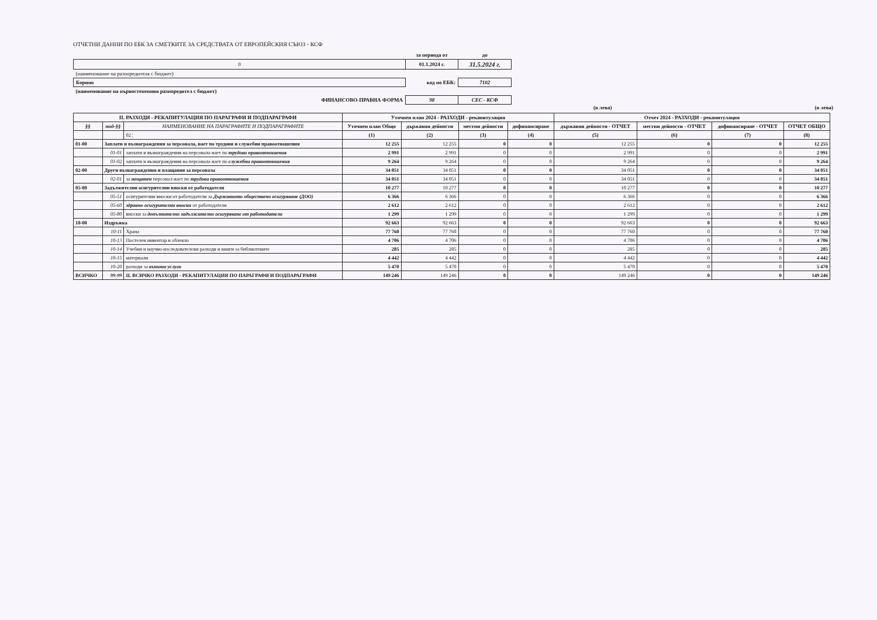ОТЧЕТНИ ДАННИ ПО ЕБК ЗА СМЕТКИТЕ ЗА СРЕДСТВАТА ОТ ЕВРОПЕЙСКИЯ СЪЮЗ - КСФ
| | за периода от | до |
| 0 | 01.1.2024 г. | 31.5.2024 г. |
| (наименование на разпоредителя с бюджет) | | |
| Борино | код по ЕБК: | 7102 |
| (наименование на първостепенния разпоредител с бюджет) | | |
| ФИНАНСОВО-ПРАВНА ФОРМА | 98 | СЕС - КСФ |
(в лева) (в лева)
| II. РАЗХОДИ - РЕКАПИТУЛАЦИЯ ПО ПАРАГРАФИ И ПОДПАРАГРАФИ | | | Уточнен план 2024 - РАЗХОДИ - рекапитулация | | | | Отчет 2024 - РАЗХОДИ - рекапитулация | | | |
| --- | --- | --- | --- | --- | --- | --- | --- | --- | --- | --- |
| §§ | под-§§ | НАИМЕНОВАНИЕ НА ПАРАГРАФИТЕ И ПОДПАРАГРАФИТЕ | Уточнен план Общо | държавни дейности | местни дейности | дофинансиране | държавни дейности - ОТЧЕТ | местни дейности - ОТЧЕТ | дофинансиране - ОТЧЕТ | ОТЧЕТ ОБЩО |
| | | 02 ¦ | (1) | (2) | (3) | (4) | (5) | (6) | (7) | (8) |
| 01-00 | Заплати и възнаграждения за персонала, нает по трудови и служебни правоотношения | | 12 255 | 12 255 | 0 | 0 | 12 255 | 0 | 0 | 12 255 |
| | 01-01 | заплати и възнаграждения на персонала нает по трудови правоотношения | 2 991 | 2 991 | 0 | 0 | 2 991 | 0 | 0 | 2 991 |
| | 01-02 | заплати и възнаграждения на персонала нает по служебни правоотношения | 9 264 | 9 264 | 0 | 0 | 9 264 | 0 | 0 | 9 264 |
| 02-00 | Други възнаграждения и плащания за персонала | | 34 051 | 34 051 | 0 | 0 | 34 051 | 0 | 0 | 34 051 |
| | 02-01 | за нещатен персонал нает по трудови правоотношения | 34 051 | 34 051 | 0 | 0 | 34 051 | 0 | 0 | 34 051 |
| 05-00 | Задължителни осигурителни вноски от работодатели | | 10 277 | 10 277 | 0 | 0 | 10 277 | 0 | 0 | 10 277 |
| | 05-51 | осигурителни вноски от работодатели за Държавното обществено осигуряване (ДОО) | 6 366 | 6 366 | 0 | 0 | 6 366 | 0 | 0 | 6 366 |
| | 05-60 | здравно-осигурителни вноски от работодатели | 2 612 | 2 612 | 0 | 0 | 2 612 | 0 | 0 | 2 612 |
| | 05-80 | вноски за допълнително задължително осигуряване от работодатели | 1 299 | 1 299 | 0 | 0 | 1 299 | 0 | 0 | 1 299 |
| 10-00 | Издръжка | | 92 663 | 92 663 | 0 | 0 | 92 663 | 0 | 0 | 92 663 |
| | 10-11 | Храна | 77 760 | 77 760 | 0 | 0 | 77 760 | 0 | 0 | 77 760 |
| | 10-13 | Постелен инвентар и облекло | 4 706 | 4 706 | 0 | 0 | 4 706 | 0 | 0 | 4 706 |
| | 10-14 | Учебни и научно-изследователски разходи и книги за библиотеките | 285 | 285 | 0 | 0 | 285 | 0 | 0 | 285 |
| | 10-15 | материали | 4 442 | 4 442 | 0 | 0 | 4 442 | 0 | 0 | 4 442 |
| | 10-20 | разходи за външни услуги | 5 470 | 5 470 | 0 | 0 | 5 470 | 0 | 0 | 5 470 |
| ВСИЧКО | 99-99 | II. ВСИЧКО РАЗХОДИ - РЕКАПИТУЛАЦИЯ ПО ПАРАГРАФИ И ПОДПАРАГРАФИ | 149 246 | 149 246 | 0 | 0 | 149 246 | 0 | 0 | 149 246 |